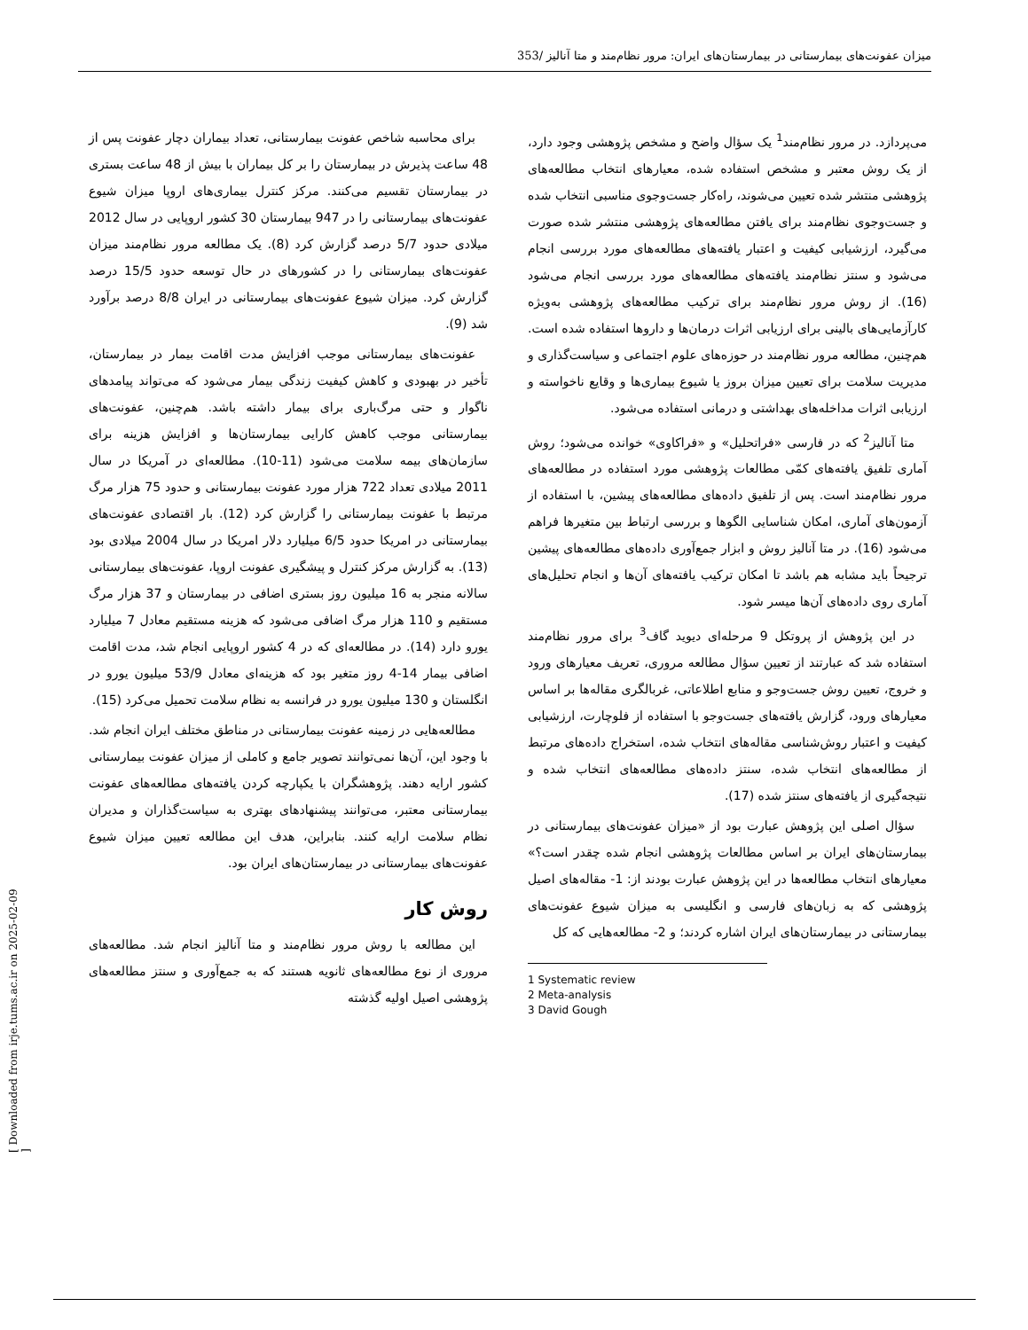میزان عفونت‌های بیمارستانی در بیمارستان‌های ایران: مرور نظام‌مند و متا آنالیز /353
برای محاسبه شاخص عفونت بیمارستانی، تعداد بیماران دچار عفونت پس از 48 ساعت پذیرش در بیمارستان را بر کل بیماران با بیش از 48 ساعت بستری در بیمارستان تقسیم می‌کنند. مرکز کنترل بیماری‌های اروپا میزان شیوع عفونت‌های بیمارستانی را در 947 بیمارستان 30 کشور اروپایی در سال 2012 میلادی حدود 5/7 درصد گزارش کرد (8). یک مطالعه مرور نظام‌مند میزان عفونت‌های بیمارستانی را در کشورهای در حال توسعه حدود 15/5 درصد گزارش کرد. میزان شیوع عفونت‌های بیمارستانی در ایران 8/8 درصد برآورد شد (9).
عفونت‌های بیمارستانی موجب افزایش مدت اقامت بیمار در بیمارستان، تأخیر در بهبودی و کاهش کیفیت زندگی بیمار می‌شود که می‌تواند پیامدهای ناگوار و حتی مرگ‌باری برای بیمار داشته باشد. هم‌چنین، عفونت‌های بیمارستانی موجب کاهش کارایی بیمارستان‌ها و افزایش هزینه برای سازمان‌های بیمه سلامت می‌شود (11-10). مطالعه‌ای در آمریکا در سال 2011 میلادی تعداد 722 هزار مورد عفونت بیمارستانی و حدود 75 هزار مرگ مرتبط با عفونت بیمارستانی را گزارش کرد (12). بار اقتصادی عفونت‌های بیمارستانی در امریکا حدود 6/5 میلیارد دلار امریکا در سال 2004 میلادی بود (13). به گزارش مرکز کنترل و پیشگیری عفونت اروپا، عفونت‌های بیمارستانی سالانه منجر به 16 میلیون روز بستری اضافی در بیمارستان و 37 هزار مرگ مستقیم و 110 هزار مرگ اضافی می‌شود که هزینه مستقیم معادل 7 میلیارد یورو دارد (14). در مطالعه‌ای که در 4 کشور اروپایی انجام شد، مدت اقامت اضافی بیمار 14-4 روز متغیر بود که هزینه‌ای معادل 53/9 میلیون یورو در انگلستان و 130 میلیون یورو در فرانسه به نظام سلامت تحمیل می‌کرد (15).
مطالعه‌هایی در زمینه عفونت بیمارستانی در مناطق مختلف ایران انجام شد. با وجود این، آن‌ها نمی‌توانند تصویر جامع و کاملی از میزان عفونت بیمارستانی کشور ارایه دهند. پژوهشگران با یکپارچه کردن یافته‌های مطالعه‌های عفونت بیمارستانی معتبر، می‌توانند پیشنهادهای بهتری به سیاست‌گذاران و مدیران نظام سلامت ارایه کنند. بنابراین، هدف این مطالعه تعیین میزان شیوع عفونت‌های بیمارستانی در بیمارستان‌های ایران بود.
روش کار
این مطالعه با روش مرور نظام‌مند و متا آنالیز انجام شد. مطالعه‌های مروری از نوع مطالعه‌های ثانویه هستند که به جمع‌آوری و سنتز مطالعه‌های پژوهشی اصیل اولیه گذشته
می‌پردازد. در مرور نظام‌مند<sup>1</sup> یک سؤال واضح و مشخص پژوهشی وجود دارد، از یک روش معتبر و مشخص استفاده شده، معیارهای انتخاب مطالعه‌های پژوهشی منتشر شده تعیین می‌شوند، راه‌کار جست‌وجوی مناسبی انتخاب شده و جست‌وجوی نظام‌مند برای یافتن مطالعه‌های پژوهشی منتشر شده صورت می‌گیرد، ارزشیابی کیفیت و اعتبار یافته‌های مطالعه‌های مورد بررسی انجام می‌شود و سنتز نظام‌مند یافته‌های مطالعه‌های مورد بررسی انجام می‌شود (16). از روش مرور نظام‌مند برای ترکیب مطالعه‌های پژوهشی به‌ویژه کارآزمایی‌های بالینی برای ارزیابی اثرات درمان‌ها و داروها استفاده شده است. هم‌چنین، مطالعه مرور نظام‌مند در حوزه‌های علوم اجتماعی و سیاست‌گذاری و مدیریت سلامت برای تعیین میزان بروز یا شیوع بیماری‌ها و وقایع ناخواسته و ارزیابی اثرات مداخله‌های بهداشتی و درمانی استفاده می‌شود.
متا آنالیز<sup>2</sup> که در فارسی «فراتحلیل» و «فراکاوی» خوانده می‌شود؛ روش آماری تلفیق یافته‌های کمّی مطالعات پژوهشی مورد استفاده در مطالعه‌های مرور نظام‌مند است. پس از تلفیق داده‌های مطالعه‌های پیشین، با استفاده از آزمون‌های آماری، امکان شناسایی الگوها و بررسی ارتباط بین متغیرها فراهم می‌شود (16). در متا آنالیز روش و ابزار جمع‌آوری داده‌های مطالعه‌های پیشین ترجیحاً باید مشابه هم باشد تا امکان ترکیب یافته‌های آن‌ها و انجام تحلیل‌های آماری روی داده‌های آن‌ها میسر شود.
در این پژوهش از پروتکل 9 مرحله‌ای دیوید گاف<sup>3</sup> برای مرور نظام‌مند استفاده شد که عبارتند از تعیین سؤال مطالعه مروری، تعریف معیارهای ورود و خروج، تعیین روش جست‌وجو و منابع اطلاعاتی، غربالگری مقاله‌ها بر اساس معیارهای ورود، گزارش یافته‌های جست‌وجو با استفاده از فلوچارت، ارزشیابی کیفیت و اعتبار روش‌شناسی مقاله‌های انتخاب شده، استخراج داده‌های مرتبط از مطالعه‌های انتخاب شده، سنتز داده‌های مطالعه‌های انتخاب شده و نتیجه‌گیری از یافته‌های سنتز شده (17).
سؤال اصلی این پژوهش عبارت بود از «میزان عفونت‌های بیمارستانی در بیمارستان‌های ایران بر اساس مطالعات پژوهشی انجام شده چقدر است؟» معیارهای انتخاب مطالعه‌ها در این پژوهش عبارت بودند از: 1- مقاله‌های اصیل پژوهشی که به زبان‌های فارسی و انگلیسی به میزان شیوع عفونت‌های بیمارستانی در بیمارستان‌های ایران اشاره کردند؛ و 2- مطالعه‌هایی که کل
1 Systematic review
2 Meta-analysis
3 David Gough
[ Downloaded from irje.tums.ac.ir on 2025-02-09 ]